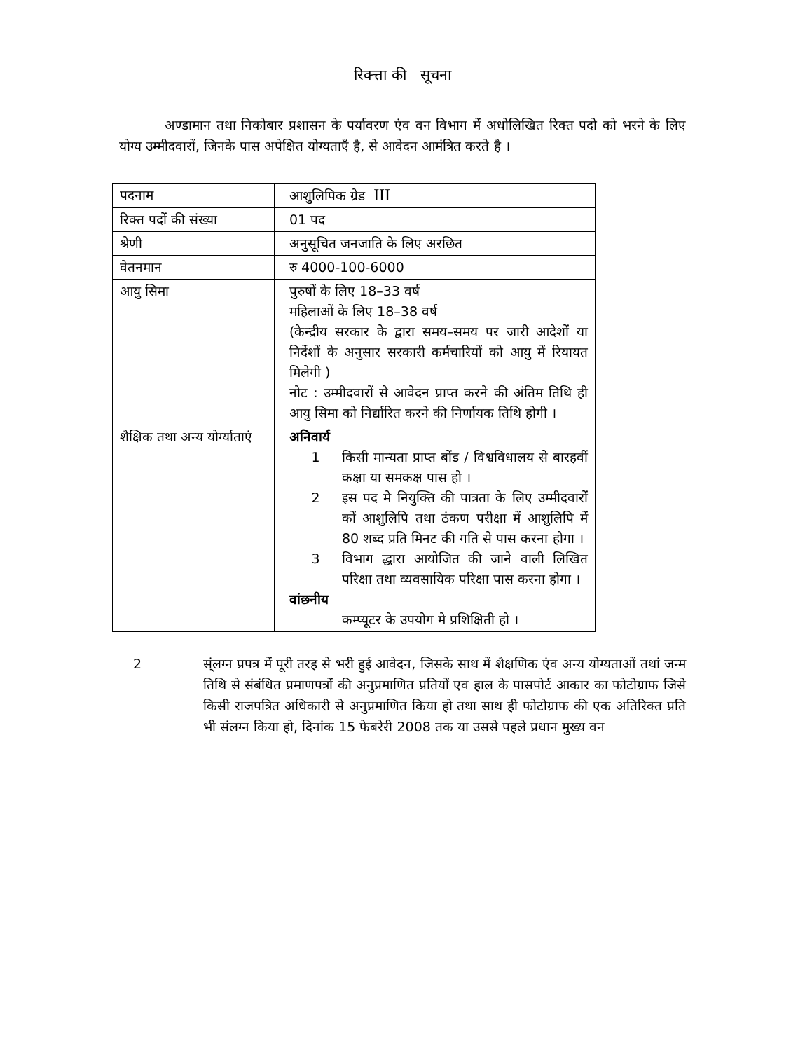रिक्त्ता की सूचना
अण्डामान तथा निकोबार प्रशासन के पर्यावरण एंव वन विभाग में अधोलिखित रिक्त पदो को भरने के लिए योग्य उम्मीदवारों, जिनके पास अपेक्षित योग्यताएँ है, से आवेदन आमंत्रित करते है ।
| पदनाम | | आशुलिपिक ग्रेड III |
| रिक्त पदों की संख्या | | 01 पद |
| श्रेणी | | अनुसूचित जनजाति के लिए अरछित |
| वेतनमान | | रु 4000-100-6000 |
| आयु सिमा | | पुरुषों के लिए 18–33 वर्ष महिलाओं के लिए 18–38 वर्ष (केन्द्रीय सरकार के द्वारा समय–समय पर जारी आदेशों या निर्देशों के अनुसार सरकारी कर्मचारियों को आयु में रियायत मिलेगी ) नोट : उम्मीदवारों से आवेदन प्राप्त करने की अंतिम तिथि ही आयु सिमा को निर्द्यारित करने की निर्णायक तिथि होगी । |
| शैक्षिक तथा अन्य योर्ग्याताएं | | अनिवार्य 1 किसी मान्यता प्राप्त बोंड / विश्वविधालय से बारहवीं कक्षा या समकक्ष पास हो । 2 इस पद मे नियुक्ति की पात्रता के लिए उम्मीदवारों कों आशुलिपि तथा ठंकण परीक्षा में आशुलिपि में 80 शब्द प्रति मिनट की गति से पास करना होगा । 3 विभाग द्धारा आयोजित की जाने वाली लिखित परिक्षा तथा व्यवसायिक परिक्षा पास करना होगा । वांछनीय कम्प्यूटर के उपयोग मे प्रशिक्षिती हो । |
2 स्ंलग्न प्रपत्र में पूरी तरह से भरी हुई आवेदन, जिसके साथ में शैक्षणिक एंव अन्य योग्यताओं तथां जन्म तिथि से संबंधित प्रमाणपत्रों की अनुप्रमाणित प्रतियों एव हाल के पासपोर्ट आकार का फोटोग्राफ जिसे किसी राजपत्रित अधिकारी से अनुप्रमाणित किया हो तथा साथ ही फोटोग्राफ की एक अतिरिक्त प्रति भी संलग्न किया हो, दिनांक 15 फेबरेरी 2008 तक या उससे पहले प्रधान मुख्य वन